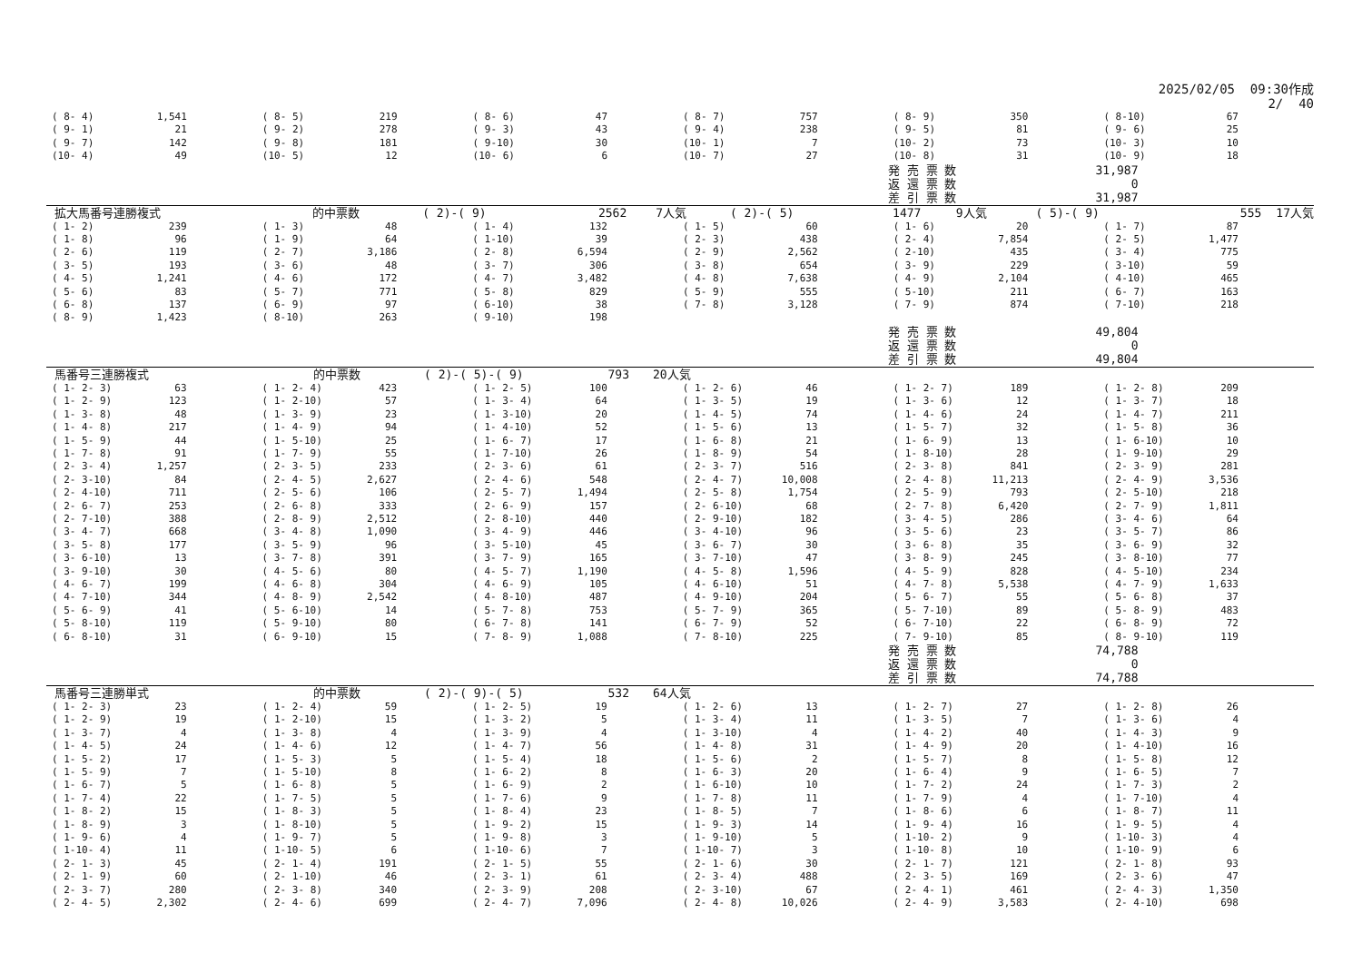2025/02/05 09:30作成 2/ 40
| ( 8- 4) | 1,541 | ( 8- 5) | 219 | ( 8- 6) | 47 | ( 8- 7) | 757 | ( 8- 9) | 350 | ( 8-10) | 67 |
| ( 9- 1) | 21 | ( 9- 2) | 278 | ( 9- 3) | 43 | ( 9- 4) | 238 | ( 9- 5) | 81 | ( 9- 6) | 25 |
| ( 9- 7) | 142 | ( 9- 8) | 181 | ( 9-10) | 30 | (10- 1) | 7 | (10- 2) | 73 | (10- 3) | 10 |
| (10- 4) | 49 | (10- 5) | 12 | (10- 6) | 6 | (10- 7) | 27 | (10- 8) | 31 | (10- 9) | 18 |
| 発 売 票 数 | 31,987 |
| 返 還 票 数 | 0 |
| 差 引 票 数 | 31,987 |
拡大馬番号連勝複式 的中票数 ( 2)-( 9) 2562 7人気 ( 2)-( 5) 1477 9人気 ( 5)-( 9) 555 17人気
| ( 1- 2) | 239 | ( 1- 3) | 48 | ( 1- 4) | 132 | ( 1- 5) | 60 | ( 1- 6) | 20 | ( 1- 7) | 87 |
| ( 1- 8) | 96 | ( 1- 9) | 64 | ( 1-10) | 39 | ( 2- 3) | 438 | ( 2- 4) | 7,854 | ( 2- 5) | 1,477 |
| ( 2- 6) | 119 | ( 2- 7) | 3,186 | ( 2- 8) | 6,594 | ( 2- 9) | 2,562 | ( 2-10) | 435 | ( 3- 4) | 775 |
| ( 3- 5) | 193 | ( 3- 6) | 48 | ( 3- 7) | 306 | ( 3- 8) | 654 | ( 3- 9) | 229 | ( 3-10) | 59 |
| ( 4- 5) | 1,241 | ( 4- 6) | 172 | ( 4- 7) | 3,482 | ( 4- 8) | 7,638 | ( 4- 9) | 2,104 | ( 4-10) | 465 |
| ( 5- 6) | 83 | ( 5- 7) | 771 | ( 5- 8) | 829 | ( 5- 9) | 555 | ( 5-10) | 211 | ( 6- 7) | 163 |
| ( 6- 8) | 137 | ( 6- 9) | 97 | ( 6-10) | 38 | ( 7- 8) | 3,128 | ( 7- 9) | 874 | ( 7-10) | 218 |
| ( 8- 9) | 1,423 | ( 8-10) | 263 | ( 9-10) | 198 | | | | | | |
| 発 売 票 数 | 49,804 |
| 返 還 票 数 | 0 |
| 差 引 票 数 | 49,804 |
馬番号三連勝複式 的中票数 ( 2)-( 5)-( 9) 793 20人気
| ( 1- 2- 3) | 63 | ( 1- 2- 4) | 423 | ( 1- 2- 5) | 100 | ( 1- 2- 6) | 46 | ( 1- 2- 7) | 189 | ( 1- 2- 8) | 209 |
| ( 1- 2- 9) | 123 | ( 1- 2-10) | 57 | ( 1- 3- 4) | 64 | ( 1- 3- 5) | 19 | ( 1- 3- 6) | 12 | ( 1- 3- 7) | 18 |
| ( 1- 3- 8) | 48 | ( 1- 3- 9) | 23 | ( 1- 3-10) | 20 | ( 1- 4- 5) | 74 | ( 1- 4- 6) | 24 | ( 1- 4- 7) | 211 |
| ( 1- 4- 8) | 217 | ( 1- 4- 9) | 94 | ( 1- 4-10) | 52 | ( 1- 5- 6) | 13 | ( 1- 5- 7) | 32 | ( 1- 5- 8) | 36 |
| ( 1- 5- 9) | 44 | ( 1- 5-10) | 25 | ( 1- 6- 7) | 17 | ( 1- 6- 8) | 21 | ( 1- 6- 9) | 13 | ( 1- 6-10) | 10 |
| ( 1- 7- 8) | 91 | ( 1- 7- 9) | 55 | ( 1- 7-10) | 26 | ( 1- 8- 9) | 54 | ( 1- 8-10) | 28 | ( 1- 9-10) | 29 |
| ( 2- 3- 4) | 1,257 | ( 2- 3- 5) | 233 | ( 2- 3- 6) | 61 | ( 2- 3- 7) | 516 | ( 2- 3- 8) | 841 | ( 2- 3- 9) | 281 |
| ( 2- 3-10) | 84 | ( 2- 4- 5) | 2,627 | ( 2- 4- 6) | 548 | ( 2- 4- 7) | 10,008 | ( 2- 4- 8) | 11,213 | ( 2- 4- 9) | 3,536 |
| ( 2- 4-10) | 711 | ( 2- 5- 6) | 106 | ( 2- 5- 7) | 1,494 | ( 2- 5- 8) | 1,754 | ( 2- 5- 9) | 793 | ( 2- 5-10) | 218 |
| ( 2- 6- 7) | 253 | ( 2- 6- 8) | 333 | ( 2- 6- 9) | 157 | ( 2- 6-10) | 68 | ( 2- 7- 8) | 6,420 | ( 2- 7- 9) | 1,811 |
| ( 2- 7-10) | 388 | ( 2- 8- 9) | 2,512 | ( 2- 8-10) | 440 | ( 2- 9-10) | 182 | ( 3- 4- 5) | 286 | ( 3- 4- 6) | 64 |
| ( 3- 4- 7) | 668 | ( 3- 4- 8) | 1,090 | ( 3- 4- 9) | 446 | ( 3- 4-10) | 96 | ( 3- 5- 6) | 23 | ( 3- 5- 7) | 86 |
| ( 3- 5- 8) | 177 | ( 3- 5- 9) | 96 | ( 3- 5-10) | 45 | ( 3- 6- 7) | 30 | ( 3- 6- 8) | 35 | ( 3- 6- 9) | 32 |
| ( 3- 6-10) | 13 | ( 3- 7- 8) | 391 | ( 3- 7- 9) | 165 | ( 3- 7-10) | 47 | ( 3- 8- 9) | 245 | ( 3- 8-10) | 77 |
| ( 3- 9-10) | 30 | ( 4- 5- 6) | 80 | ( 4- 5- 7) | 1,190 | ( 4- 5- 8) | 1,596 | ( 4- 5- 9) | 828 | ( 4- 5-10) | 234 |
| ( 4- 6- 7) | 199 | ( 4- 6- 8) | 304 | ( 4- 6- 9) | 105 | ( 4- 6-10) | 51 | ( 4- 7- 8) | 5,538 | ( 4- 7- 9) | 1,633 |
| ( 4- 7-10) | 344 | ( 4- 8- 9) | 2,542 | ( 4- 8-10) | 487 | ( 4- 9-10) | 204 | ( 5- 6- 7) | 55 | ( 5- 6- 8) | 37 |
| ( 5- 6- 9) | 41 | ( 5- 6-10) | 14 | ( 5- 7- 8) | 753 | ( 5- 7- 9) | 365 | ( 5- 7-10) | 89 | ( 5- 8- 9) | 483 |
| ( 5- 8-10) | 119 | ( 5- 9-10) | 80 | ( 6- 7- 8) | 141 | ( 6- 7- 9) | 52 | ( 6- 7-10) | 22 | ( 6- 8- 9) | 72 |
| ( 6- 8-10) | 31 | ( 6- 9-10) | 15 | ( 7- 8- 9) | 1,088 | ( 7- 8-10) | 225 | ( 7- 9-10) | 85 | ( 8- 9-10) | 119 |
| 発 売 票 数 | 74,788 |
| 返 還 票 数 | 0 |
| 差 引 票 数 | 74,788 |
馬番号三連勝単式 的中票数 ( 2)-( 9)-( 5) 532 64人気
| ( 1- 2- 3) | 23 | ( 1- 2- 4) | 59 | ( 1- 2- 5) | 19 | ( 1- 2- 6) | 13 | ( 1- 2- 7) | 27 | ( 1- 2- 8) | 26 |
| ( 1- 2- 9) | 19 | ( 1- 2-10) | 15 | ( 1- 3- 2) | 5 | ( 1- 3- 4) | 11 | ( 1- 3- 5) | 7 | ( 1- 3- 6) | 4 |
| ( 1- 3- 7) | 4 | ( 1- 3- 8) | 4 | ( 1- 3- 9) | 4 | ( 1- 3-10) | 4 | ( 1- 4- 2) | 40 | ( 1- 4- 3) | 9 |
| ( 1- 4- 5) | 24 | ( 1- 4- 6) | 12 | ( 1- 4- 7) | 56 | ( 1- 4- 8) | 31 | ( 1- 4- 9) | 20 | ( 1- 4-10) | 16 |
| ( 1- 5- 2) | 17 | ( 1- 5- 3) | 5 | ( 1- 5- 4) | 18 | ( 1- 5- 6) | 2 | ( 1- 5- 7) | 8 | ( 1- 5- 8) | 12 |
| ( 1- 5- 9) | 7 | ( 1- 5-10) | 8 | ( 1- 6- 2) | 8 | ( 1- 6- 3) | 20 | ( 1- 6- 4) | 9 | ( 1- 6- 5) | 7 |
| ( 1- 6- 7) | 5 | ( 1- 6- 8) | 5 | ( 1- 6- 9) | 2 | ( 1- 6-10) | 10 | ( 1- 7- 2) | 24 | ( 1- 7- 3) | 2 |
| ( 1- 7- 4) | 22 | ( 1- 7- 5) | 5 | ( 1- 7- 6) | 9 | ( 1- 7- 8) | 11 | ( 1- 7- 9) | 4 | ( 1- 7-10) | 4 |
| ( 1- 8- 2) | 15 | ( 1- 8- 3) | 5 | ( 1- 8- 4) | 23 | ( 1- 8- 5) | 7 | ( 1- 8- 6) | 6 | ( 1- 8- 7) | 11 |
| ( 1- 8- 9) | 3 | ( 1- 8-10) | 5 | ( 1- 9- 2) | 15 | ( 1- 9- 3) | 14 | ( 1- 9- 4) | 16 | ( 1- 9- 5) | 4 |
| ( 1- 9- 6) | 4 | ( 1- 9- 7) | 5 | ( 1- 9- 8) | 3 | ( 1- 9-10) | 5 | ( 1-10- 2) | 9 | ( 1-10- 3) | 4 |
| ( 1-10- 4) | 11 | ( 1-10- 5) | 6 | ( 1-10- 6) | 7 | ( 1-10- 7) | 3 | ( 1-10- 8) | 10 | ( 1-10- 9) | 6 |
| ( 2- 1- 3) | 45 | ( 2- 1- 4) | 191 | ( 2- 1- 5) | 55 | ( 2- 1- 6) | 30 | ( 2- 1- 7) | 121 | ( 2- 1- 8) | 93 |
| ( 2- 1- 9) | 60 | ( 2- 1-10) | 46 | ( 2- 3- 1) | 61 | ( 2- 3- 4) | 488 | ( 2- 3- 5) | 169 | ( 2- 3- 6) | 47 |
| ( 2- 3- 7) | 280 | ( 2- 3- 8) | 340 | ( 2- 3- 9) | 208 | ( 2- 3-10) | 67 | ( 2- 4- 1) | 461 | ( 2- 4- 3) | 1,350 |
| ( 2- 4- 5) | 2,302 | ( 2- 4- 6) | 699 | ( 2- 4- 7) | 7,096 | ( 2- 4- 8) | 10,026 | ( 2- 4- 9) | 3,583 | ( 2- 4-10) | 698 |